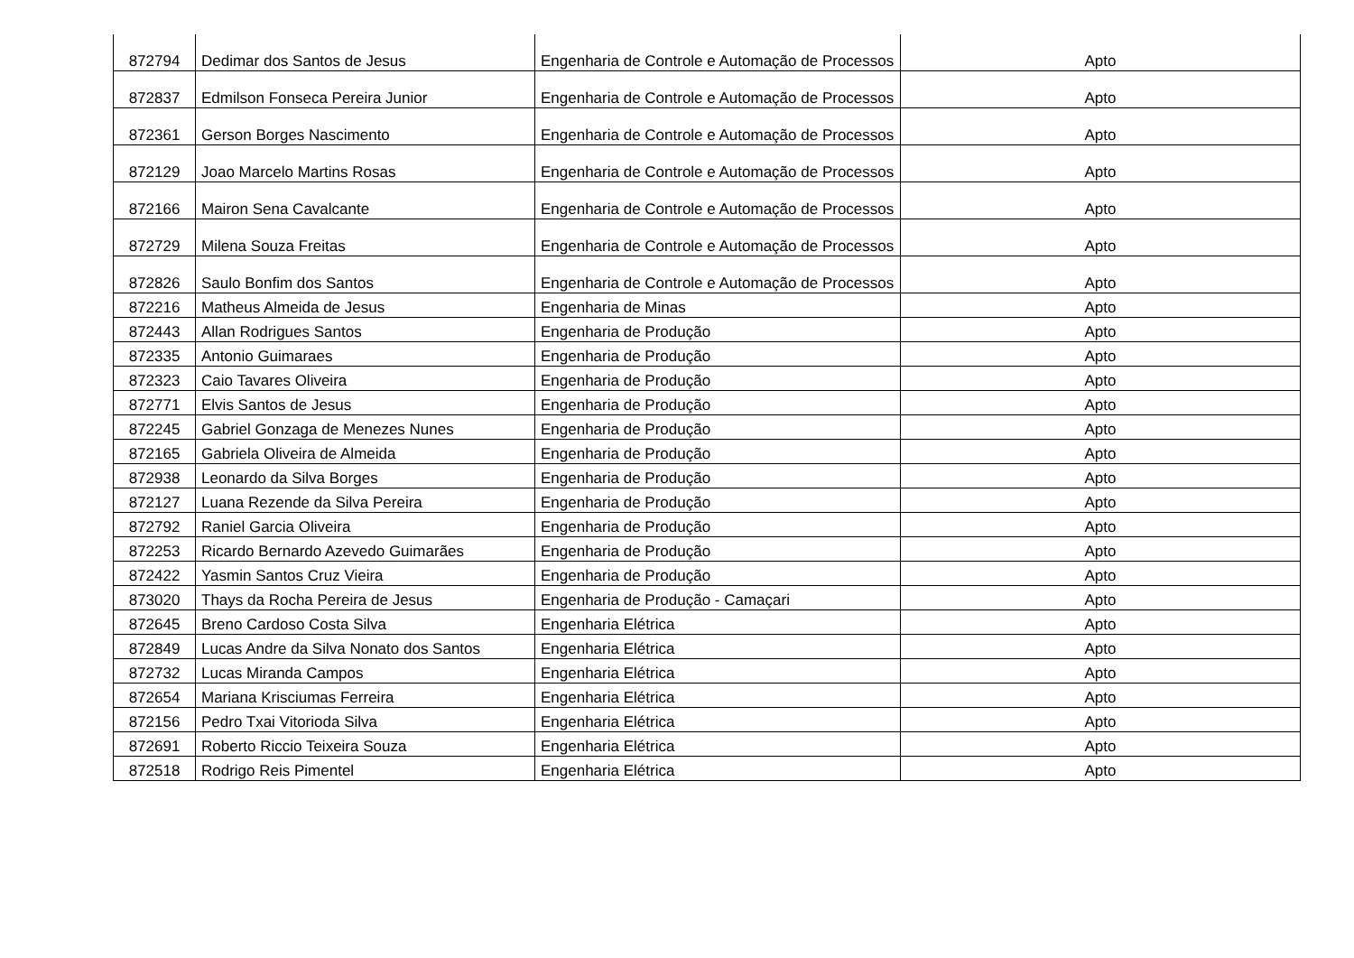| 872794 | Dedimar dos Santos de Jesus | Engenharia de Controle e Automação de Processos | Apto |
| 872837 | Edmilson Fonseca Pereira Junior | Engenharia de Controle e Automação de Processos | Apto |
| 872361 | Gerson Borges Nascimento | Engenharia de Controle e Automação de Processos | Apto |
| 872129 | Joao Marcelo Martins Rosas | Engenharia de Controle e Automação de Processos | Apto |
| 872166 | Mairon Sena Cavalcante | Engenharia de Controle e Automação de Processos | Apto |
| 872729 | Milena Souza Freitas | Engenharia de Controle e Automação de Processos | Apto |
| 872826 | Saulo Bonfim dos Santos | Engenharia de Controle e Automação de Processos | Apto |
| 872216 | Matheus Almeida de Jesus | Engenharia de Minas | Apto |
| 872443 | Allan Rodrigues Santos | Engenharia de Produção | Apto |
| 872335 | Antonio Guimaraes | Engenharia de Produção | Apto |
| 872323 | Caio Tavares Oliveira | Engenharia de Produção | Apto |
| 872771 | Elvis Santos de Jesus | Engenharia de Produção | Apto |
| 872245 | Gabriel Gonzaga de Menezes Nunes | Engenharia de Produção | Apto |
| 872165 | Gabriela Oliveira de Almeida | Engenharia de Produção | Apto |
| 872938 | Leonardo da Silva Borges | Engenharia de Produção | Apto |
| 872127 | Luana Rezende da Silva Pereira | Engenharia de Produção | Apto |
| 872792 | Raniel Garcia Oliveira | Engenharia de Produção | Apto |
| 872253 | Ricardo Bernardo Azevedo Guimarães | Engenharia de Produção | Apto |
| 872422 | Yasmin Santos Cruz Vieira | Engenharia de Produção | Apto |
| 873020 | Thays da Rocha Pereira de Jesus | Engenharia de Produção - Camaçari | Apto |
| 872645 | Breno Cardoso Costa Silva | Engenharia Elétrica | Apto |
| 872849 | Lucas Andre da Silva Nonato dos Santos | Engenharia Elétrica | Apto |
| 872732 | Lucas Miranda Campos | Engenharia Elétrica | Apto |
| 872654 | Mariana Krisciumas Ferreira | Engenharia Elétrica | Apto |
| 872156 | Pedro Txai Vitorioda Silva | Engenharia Elétrica | Apto |
| 872691 | Roberto Riccio Teixeira Souza | Engenharia Elétrica | Apto |
| 872518 | Rodrigo Reis Pimentel | Engenharia Elétrica | Apto |